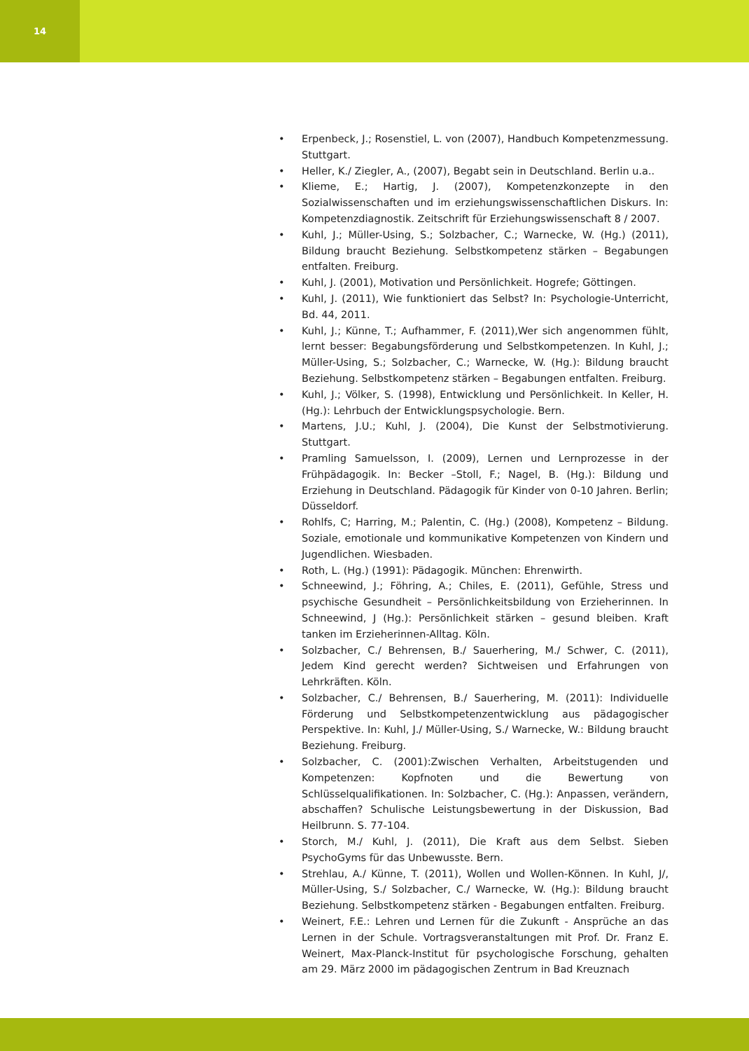14
• Erpenbeck, J.; Rosenstiel, L. von (2007), Handbuch Kompetenzmessung. Stuttgart.
• Heller, K./ Ziegler, A., (2007), Begabt sein in Deutschland. Berlin u.a..
• Klieme, E.; Hartig, J. (2007), Kompetenzkonzepte in den Sozialwissenschaften und im erziehungswissenschaftlichen Diskurs. In: Kompetenzdiagnostik. Zeitschrift für Erziehungswissenschaft 8 / 2007.
• Kuhl, J.; Müller-Using, S.; Solzbacher, C.; Warnecke, W. (Hg.) (2011), Bildung braucht Beziehung. Selbstkompetenz stärken – Begabungen entfalten. Freiburg.
• Kuhl, J. (2001), Motivation und Persönlichkeit. Hogrefe; Göttingen.
• Kuhl, J. (2011), Wie funktioniert das Selbst? In: Psychologie-Unterricht, Bd. 44, 2011.
• Kuhl, J.; Künne, T.; Aufhammer, F. (2011),Wer sich angenommen fühlt, lernt besser: Begabungsförderung und Selbstkompetenzen. In Kuhl, J.; Müller-Using, S.; Solzbacher, C.; Warnecke, W. (Hg.): Bildung braucht Beziehung. Selbstkompetenz stärken – Begabungen entfalten. Freiburg.
• Kuhl, J.; Völker, S. (1998), Entwicklung und Persönlichkeit. In Keller, H. (Hg.): Lehrbuch der Entwicklungspsychologie. Bern.
• Martens, J.U.; Kuhl, J. (2004), Die Kunst der Selbstmotivierung. Stuttgart.
• Pramling Samuelsson, I. (2009), Lernen und Lernprozesse in der Frühpädagogik. In: Becker –Stoll, F.; Nagel, B. (Hg.): Bildung und Erziehung in Deutschland. Pädagogik für Kinder von 0-10 Jahren. Berlin; Düsseldorf.
• Rohlfs, C; Harring, M.; Palentin, C. (Hg.) (2008), Kompetenz – Bildung. Soziale, emotionale und kommunikative Kompetenzen von Kindern und Jugendlichen. Wiesbaden.
• Roth, L. (Hg.) (1991): Pädagogik. München: Ehrenwirth.
• Schneewind, J.; Föhring, A.; Chiles, E. (2011), Gefühle, Stress und psychische Gesundheit – Persönlichkeitsbildung von Erzieherinnen. In Schneewind, J (Hg.): Persönlichkeit stärken – gesund bleiben. Kraft tanken im Erzieherinnen-Alltag. Köln.
• Solzbacher, C./ Behrensen, B./ Sauerhering, M./ Schwer, C. (2011), Jedem Kind gerecht werden? Sichtweisen und Erfahrungen von Lehrkräften. Köln.
• Solzbacher, C./ Behrensen, B./ Sauerhering, M. (2011): Individuelle Förderung und Selbstkompetenzentwicklung aus pädagogischer Perspektive. In: Kuhl, J./ Müller-Using, S./ Warnecke, W.: Bildung braucht Beziehung. Freiburg.
• Solzbacher, C. (2001):Zwischen Verhalten, Arbeitstugenden und Kompetenzen: Kopfnoten und die Bewertung von Schlüsselqualifikationen. In: Solzbacher, C. (Hg.): Anpassen, verändern, abschaffen? Schulische Leistungsbewertung in der Diskussion, Bad Heilbrunn. S. 77-104.
• Storch, M./ Kuhl, J. (2011), Die Kraft aus dem Selbst. Sieben PsychoGyms für das Unbewusste. Bern.
• Strehlau, A./ Künne, T. (2011), Wollen und Wollen-Können. In Kuhl, J/, Müller-Using, S./ Solzbacher, C./ Warnecke, W. (Hg.): Bildung braucht Beziehung. Selbstkompetenz stärken - Begabungen entfalten. Freiburg.
• Weinert, F.E.: Lehren und Lernen für die Zukunft - Ansprüche an das Lernen in der Schule. Vortragsveranstaltungen mit Prof. Dr. Franz E. Weinert, Max-Planck-Institut für psychologische Forschung, gehalten am 29. März 2000 im pädagogischen Zentrum in Bad Kreuznach